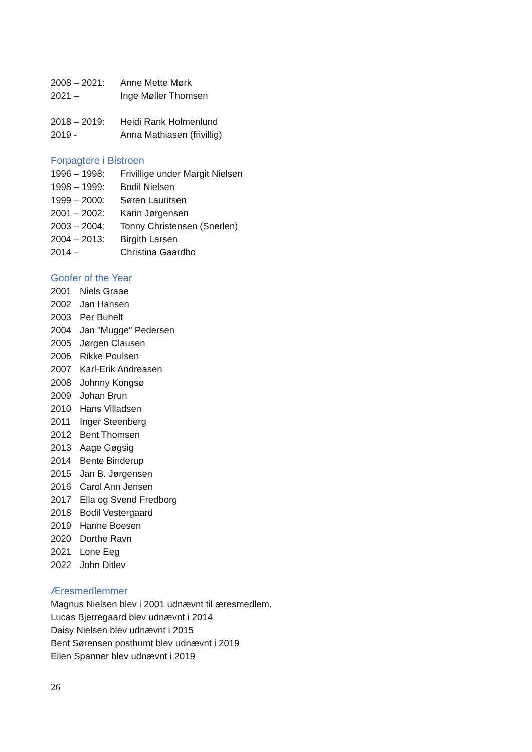2008 – 2021: Anne Mette Mørk
2021 – Inge Møller Thomsen
2018 – 2019: Heidi Rank Holmenlund
2019 - Anna Mathiasen (frivillig)
Forpagtere i Bistroen
1996 – 1998: Frivillige under Margit Nielsen
1998 – 1999: Bodil Nielsen
1999 – 2000: Søren Lauritsen
2001 – 2002: Karin Jørgensen
2003 – 2004: Tonny Christensen (Snerlen)
2004 – 2013: Birgith Larsen
2014 – Christina Gaardbo
Goofer of the Year
2001 Niels Graae
2002 Jan Hansen
2003 Per Buhelt
2004 Jan "Mugge" Pedersen
2005 Jørgen Clausen
2006 Rikke Poulsen
2007 Karl-Erik Andreasen
2008 Johnny Kongsø
2009 Johan Brun
2010 Hans Villadsen
2011 Inger Steenberg
2012 Bent Thomsen
2013 Aage Gøgsig
2014 Bente Binderup
2015 Jan B. Jørgensen
2016 Carol Ann Jensen
2017 Ella og Svend Fredborg
2018 Bodil Vestergaard
2019 Hanne Boesen
2020 Dorthe Ravn
2021 Lone Eeg
2022 John Ditlev
Æresmedlemmer
Magnus Nielsen blev i 2001 udnævnt til æresmedlem.
Lucas Bjerregaard blev udnævnt i 2014
Daisy Nielsen blev udnævnt i 2015
Bent Sørensen posthumt blev udnævnt i 2019
Ellen Spanner blev udnævnt i 2019
26